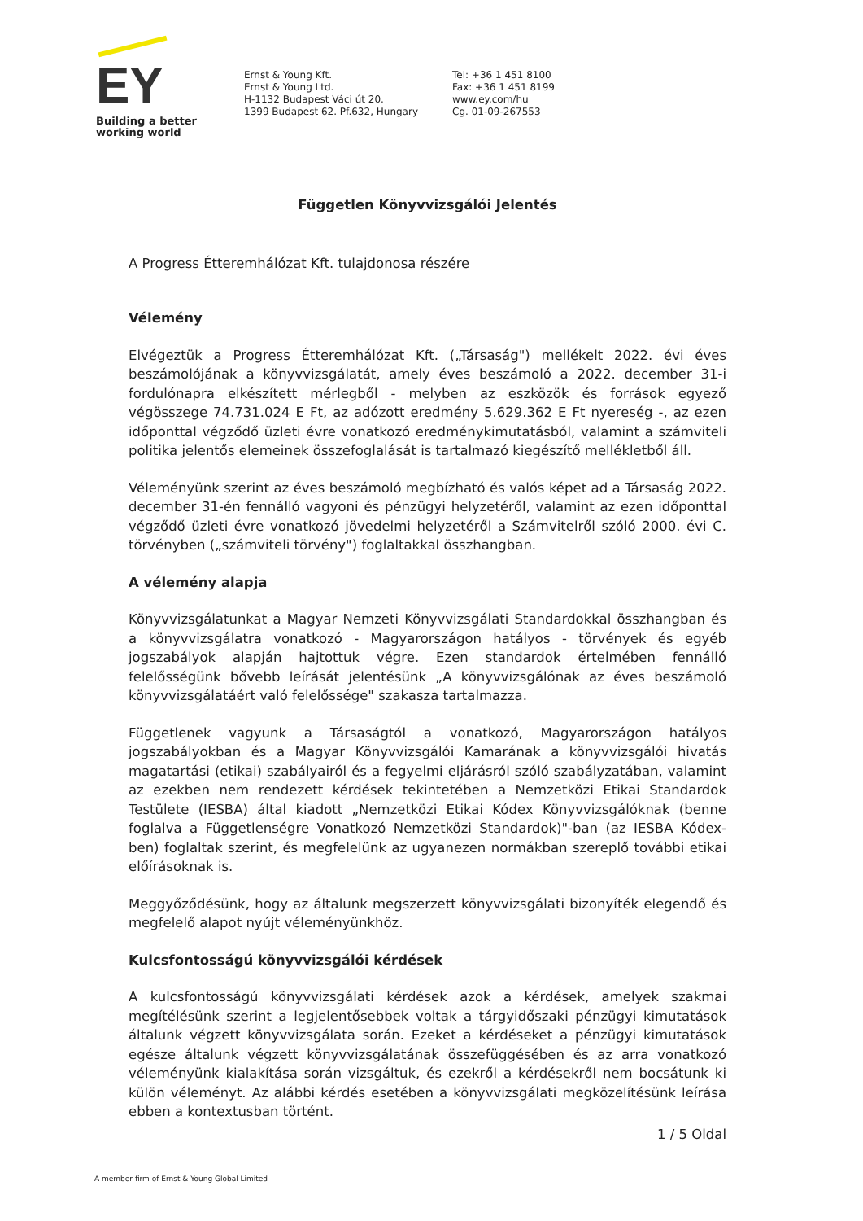EY
Building a better
working world
Ernst & Young Kft.
Ernst & Young Ltd.
H-1132 Budapest Váci út 20.
1399 Budapest 62. Pf.632, Hungary
Tel: +36 1 451 8100
Fax: +36 1 451 8199
www.ey.com/hu
Cg. 01-09-267553
Független Könyvvizsgálói Jelentés
A Progress Étteremhálózat Kft. tulajdonosa részére
Vélemény
Elvégeztük a Progress Étteremhálózat Kft. („Társaság") mellékelt 2022. évi éves beszámolójának a könyvvizsgálatát, amely éves beszámoló a 2022. december 31-i fordulónapra elkészített mérlegből - melyben az eszközök és források egyező végösszege 74.731.024 E Ft, az adózott eredmény 5.629.362 E Ft nyereség -, az ezen időponttal végződő üzleti évre vonatkozó eredménykimutatásból, valamint a számviteli politika jelentős elemeinek összefoglalását is tartalmazó kiegészítő mellékletből áll.
Véleményünk szerint az éves beszámoló megbízható és valós képet ad a Társaság 2022. december 31-én fennálló vagyoni és pénzügyi helyzetéről, valamint az ezen időponttal végződő üzleti évre vonatkozó jövedelmi helyzetéről a Számvitelről szóló 2000. évi C. törvényben („számviteli törvény") foglaltakkal összhangban.
A vélemény alapja
Könyvvizsgálatunkat a Magyar Nemzeti Könyvvizsgálati Standardokkal összhangban és a könyvvizsgálatra vonatkozó - Magyarországon hatályos - törvények és egyéb jogszabályok alapján hajtottuk végre. Ezen standardok értelmében fennálló felelősségünk bővebb leírását jelentésünk „A könyvvizsgálónak az éves beszámoló könyvvizsgálatáért való felelőssége" szakasza tartalmazza.
Függetlenek vagyunk a Társaságtól a vonatkozó, Magyarországon hatályos jogszabályokban és a Magyar Könyvvizsgálói Kamarának a könyvvizsgálói hivatás magatartási (etikai) szabályairól és a fegyelmi eljárásról szóló szabályzatában, valamint az ezekben nem rendezett kérdések tekintetében a Nemzetközi Etikai Standardok Testülete (IESBA) által kiadott „Nemzetközi Etikai Kódex Könyvvizsgálóknak (benne foglalva a Függetlenségre Vonatkozó Nemzetközi Standardok)"-ban (az IESBA Kódex-ben) foglaltak szerint, és megfelelünk az ugyanezen normákban szereplő további etikai előírásoknak is.
Meggyőződésünk, hogy az általunk megszerzett könyvvizsgálati bizonyíték elegendő és megfelelő alapot nyújt véleményünkhöz.
Kulcsfontosságú könyvvizsgálói kérdések
A kulcsfontosságú könyvvizsgálati kérdések azok a kérdések, amelyek szakmai megítélésünk szerint a legjelentősebbek voltak a tárgyidőszaki pénzügyi kimutatások általunk végzett könyvvizsgálata során. Ezeket a kérdéseket a pénzügyi kimutatások egésze általunk végzett könyvvizsgálatának összefüggésében és az arra vonatkozó véleményünk kialakítása során vizsgáltuk, és ezekről a kérdésekről nem bocsátunk ki külön véleményt. Az alábbi kérdés esetében a könyvvizsgálati megközelítésünk leírása ebben a kontextusban történt.
1 / 5 Oldal
A member firm of Ernst & Young Global Limited